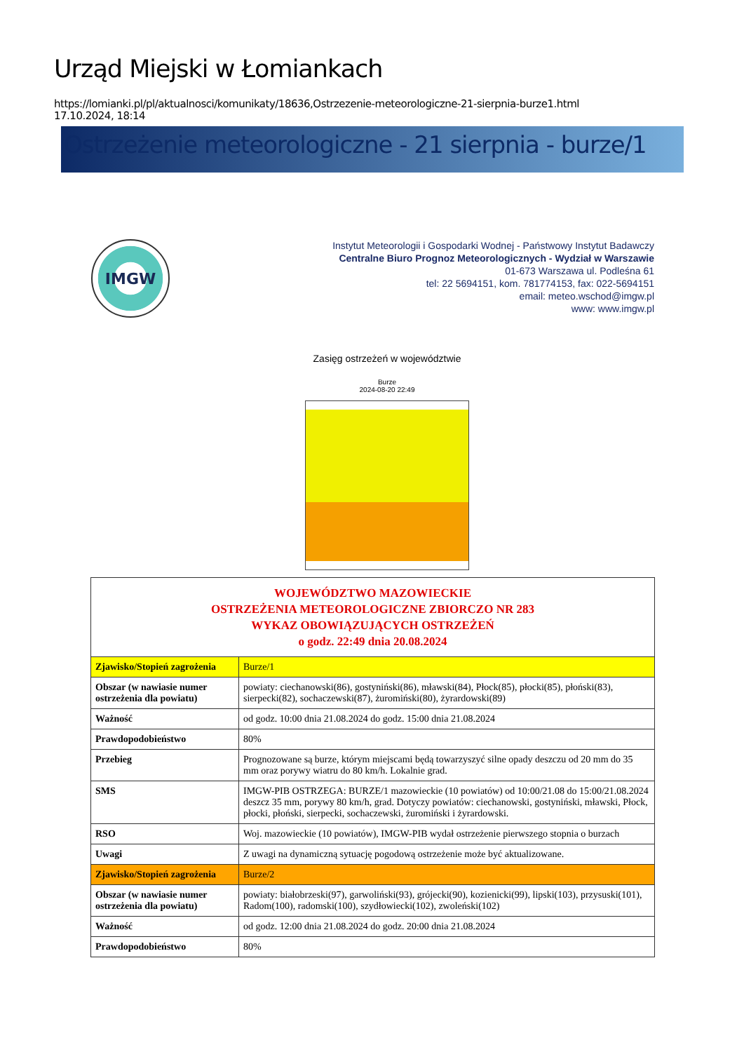Urząd Miejski w Łomiankach
https://lomianki.pl/pl/aktualnosci/komunikaty/18636,Ostrzezenie-meteorologiczne-21-sierpnia-burze1.html
17.10.2024, 18:14
Ostrzeżenie meteorologiczne - 21 sierpnia - burze/1
IMGW
Instytut Meteorologii i Gospodarki Wodnej - Państwowy Instytut Badawczy
Centralne Biuro Prognoz Meteorologicznych - Wydział w Warszawie
01-673 Warszawa ul. Podleśna 61
tel: 22 5694151, kom. 781774153, fax: 022-5694151
email: meteo.wschod@imgw.pl
www: www.imgw.pl
Zasięg ostrzeżeń w województwie
Burze
2024-08-20 22:49
| WOJEWÓDZTWO MAZOWIECKIE OSTRZEŻENIA METEOROLOGICZNE ZBIORCZO NR 283 WYKAZ OBOWIĄZUJĄCYCH OSTRZEŻEŃ o godz. 22:49 dnia 20.08.2024 | |
| --- | --- |
| Zjawisko/Stopień zagrożenia | Burze/1 |
| Obszar (w nawiasie numer ostrzeżenia dla powiatu) | powiaty: ciechanowski(86), gostyniński(86), mławski(84), Płock(85), płocki(85), płoński(83), sierpecki(82), sochaczewski(87), żuromiński(80), żyrardowski(89) |
| Ważność | od godz. 10:00 dnia 21.08.2024 do godz. 15:00 dnia 21.08.2024 |
| Prawdopodobieństwo | 80% |
| Przebieg | Prognozowane są burze, którym miejscami będą towarzyszyć silne opady deszczu od 20 mm do 35 mm oraz porywy wiatru do 80 km/h. Lokalnie grad. |
| SMS | IMGW-PIB OSTRZEGA: BURZE/1 mazowieckie (10 powiatów) od 10:00/21.08 do 15:00/21.08.2024 deszcz 35 mm, porywy 80 km/h, grad. Dotyczy powiatów: ciechanowski, gostyniński, mławski, Płock, płocki, płoński, sierpecki, sochaczewski, żuromiński i żyrardowski. |
| RSO | Woj. mazowieckie (10 powiatów), IMGW-PIB wydał ostrzeżenie pierwszego stopnia o burzach |
| Uwagi | Z uwagi na dynamiczną sytuację pogodową ostrzeżenie może być aktualizowane. |
| Zjawisko/Stopień zagrożenia | Burze/2 |
| Obszar (w nawiasie numer ostrzeżenia dla powiatu) | powiaty: białobrzeski(97), garwoliński(93), grójecki(90), kozienicki(99), lipski(103), przysuski(101), Radom(100), radomski(100), szydłowiecki(102), zwoleński(102) |
| Ważność | od godz. 12:00 dnia 21.08.2024 do godz. 20:00 dnia 21.08.2024 |
| Prawdopodobieństwo | 80% |